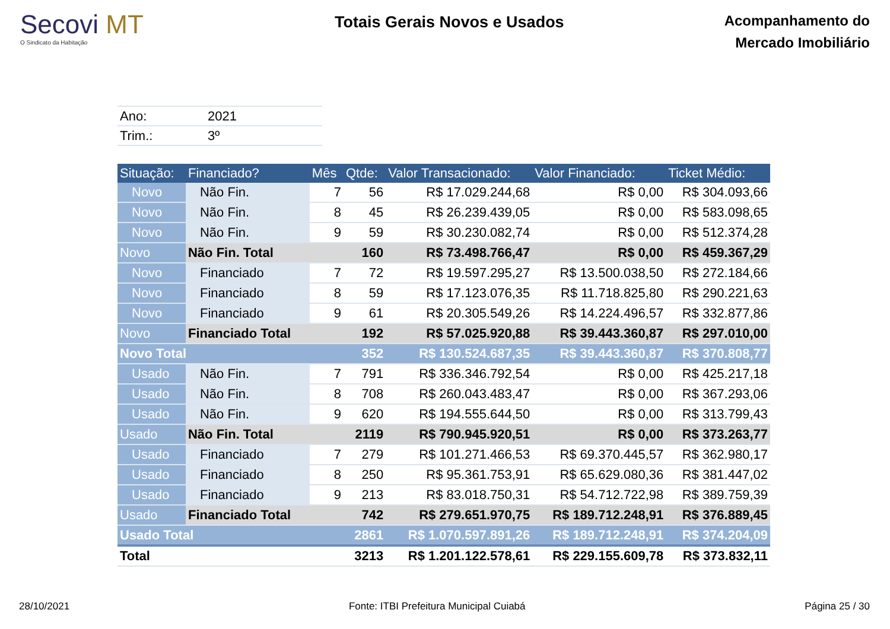Secovi MT
O Sindicato da Habitação
Totais Gerais Novos e Usados
Acompanhamento do
Mercado Imobiliário
| Ano: | 2021 |
| Trim.: | 3º |
| Situação: | Financiado? | Mês | Qtde: | Valor Transacionado: | Valor Financiado: | Ticket Médio: |
| --- | --- | --- | --- | --- | --- | --- |
| Novo | Não Fin. | 7 | 56 | R$ 17.029.244,68 | R$ 0,00 | R$ 304.093,66 |
| Novo | Não Fin. | 8 | 45 | R$ 26.239.439,05 | R$ 0,00 | R$ 583.098,65 |
| Novo | Não Fin. | 9 | 59 | R$ 30.230.082,74 | R$ 0,00 | R$ 512.374,28 |
| Novo | Não Fin. Total | | 160 | R$ 73.498.766,47 | R$ 0,00 | R$ 459.367,29 |
| Novo | Financiado | 7 | 72 | R$ 19.597.295,27 | R$ 13.500.038,50 | R$ 272.184,66 |
| Novo | Financiado | 8 | 59 | R$ 17.123.076,35 | R$ 11.718.825,80 | R$ 290.221,63 |
| Novo | Financiado | 9 | 61 | R$ 20.305.549,26 | R$ 14.224.496,57 | R$ 332.877,86 |
| Novo | Financiado Total | | 192 | R$ 57.025.920,88 | R$ 39.443.360,87 | R$ 297.010,00 |
| Novo Total | | | 352 | R$ 130.524.687,35 | R$ 39.443.360,87 | R$ 370.808,77 |
| Usado | Não Fin. | 7 | 791 | R$ 336.346.792,54 | R$ 0,00 | R$ 425.217,18 |
| Usado | Não Fin. | 8 | 708 | R$ 260.043.483,47 | R$ 0,00 | R$ 367.293,06 |
| Usado | Não Fin. | 9 | 620 | R$ 194.555.644,50 | R$ 0,00 | R$ 313.799,43 |
| Usado | Não Fin. Total | | 2119 | R$ 790.945.920,51 | R$ 0,00 | R$ 373.263,77 |
| Usado | Financiado | 7 | 279 | R$ 101.271.466,53 | R$ 69.370.445,57 | R$ 362.980,17 |
| Usado | Financiado | 8 | 250 | R$ 95.361.753,91 | R$ 65.629.080,36 | R$ 381.447,02 |
| Usado | Financiado | 9 | 213 | R$ 83.018.750,31 | R$ 54.712.722,98 | R$ 389.759,39 |
| Usado | Financiado Total | | 742 | R$ 279.651.970,75 | R$ 189.712.248,91 | R$ 376.889,45 |
| Usado Total | | | 2861 | R$ 1.070.597.891,26 | R$ 189.712.248,91 | R$ 374.204,09 |
| Total | | | 3213 | R$ 1.201.122.578,61 | R$ 229.155.609,78 | R$ 373.832,11 |
28/10/2021 Fonte: ITBI Prefeitura Municipal Cuiabá Página 25 / 30